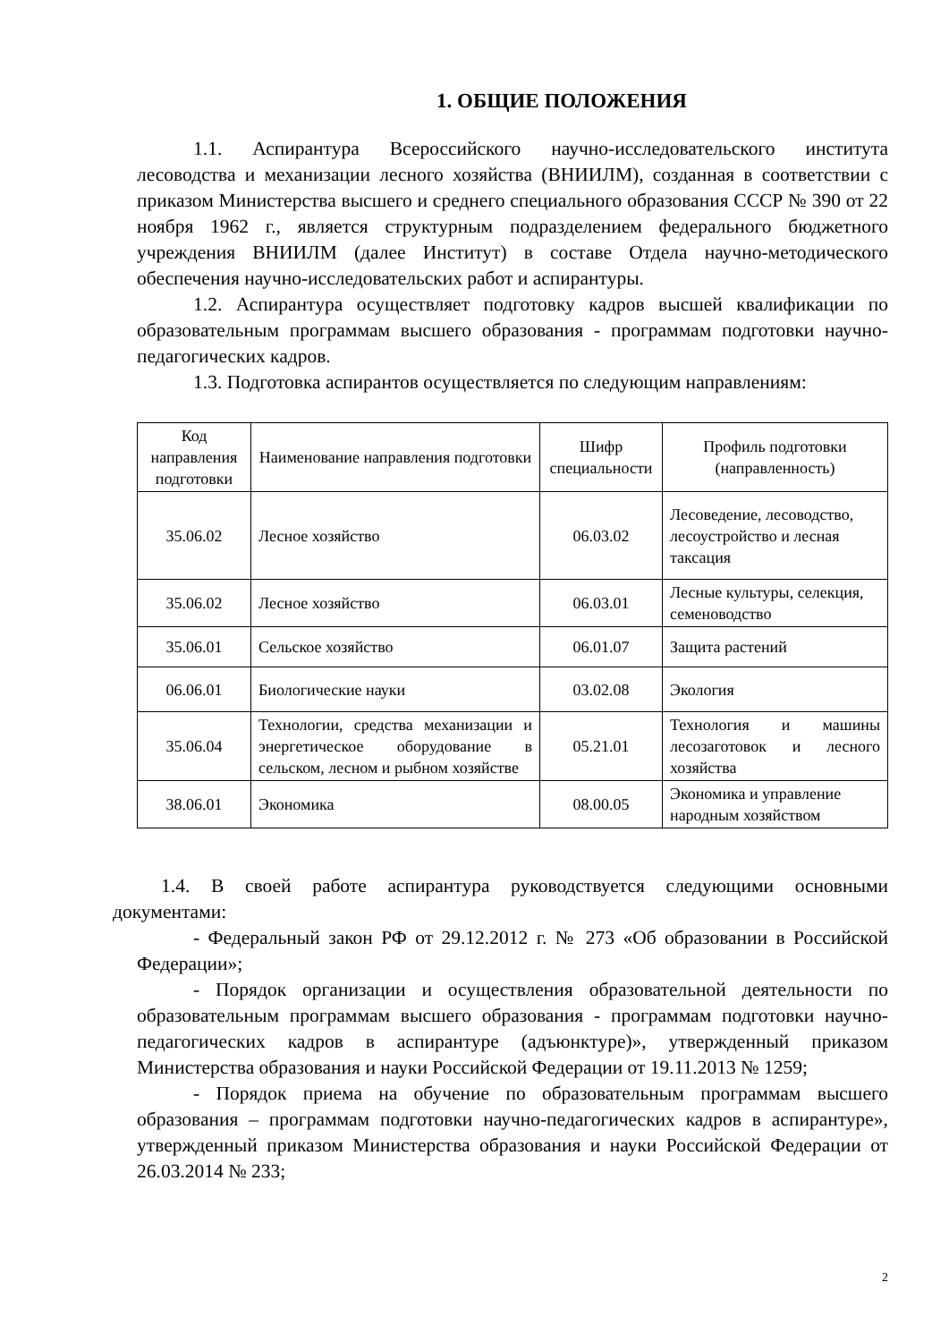1. ОБЩИЕ ПОЛОЖЕНИЯ
1.1. Аспирантура Всероссийского научно-исследовательского института лесоводства и механизации лесного хозяйства (ВНИИЛМ), созданная в соответствии с приказом Министерства высшего и среднего специального образования СССР № 390 от 22 ноября 1962 г., является структурным подразделением федерального бюджетного учреждения ВНИИЛМ (далее Институт) в составе Отдела научно-методического обеспечения научно-исследовательских работ и аспирантуры.
1.2. Аспирантура осуществляет подготовку кадров высшей квалификации по образовательным программам высшего образования - программам подготовки научно-педагогических кадров.
1.3. Подготовка аспирантов осуществляется по следующим направлениям:
| Код направления подготовки | Наименование направления подготовки | Шифр специальности | Профиль подготовки (направленность) |
| --- | --- | --- | --- |
| 35.06.02 | Лесное хозяйство | 06.03.02 | Лесоведение, лесоводство, лесоустройство и лесная таксация |
| 35.06.02 | Лесное хозяйство | 06.03.01 | Лесные культуры, селекция, семеноводство |
| 35.06.01 | Сельское хозяйство | 06.01.07 | Защита растений |
| 06.06.01 | Биологические науки | 03.02.08 | Экология |
| 35.06.04 | Технологии, средства механизации и энергетическое оборудование в сельском, лесном и рыбном хозяйстве | 05.21.01 | Технология и машины лесозаготовок и лесного хозяйства |
| 38.06.01 | Экономика | 08.00.05 | Экономика и управление народным хозяйством |
1.4. В своей работе аспирантура руководствуется следующими основными документами:
- Федеральный закон РФ от 29.12.2012 г. № 273 «Об образовании в Российской Федерации»;
- Порядок организации и осуществления образовательной деятельности по образовательным программам высшего образования - программам подготовки научно-педагогических кадров в аспирантуре (адъюнктуре)», утвержденный приказом Министерства образования и науки Российской Федерации от 19.11.2013 № 1259;
- Порядок приема на обучение по образовательным программам высшего образования – программам подготовки научно-педагогических кадров в аспирантуре», утвержденный приказом Министерства образования и науки Российской Федерации от 26.03.2014 № 233;
2